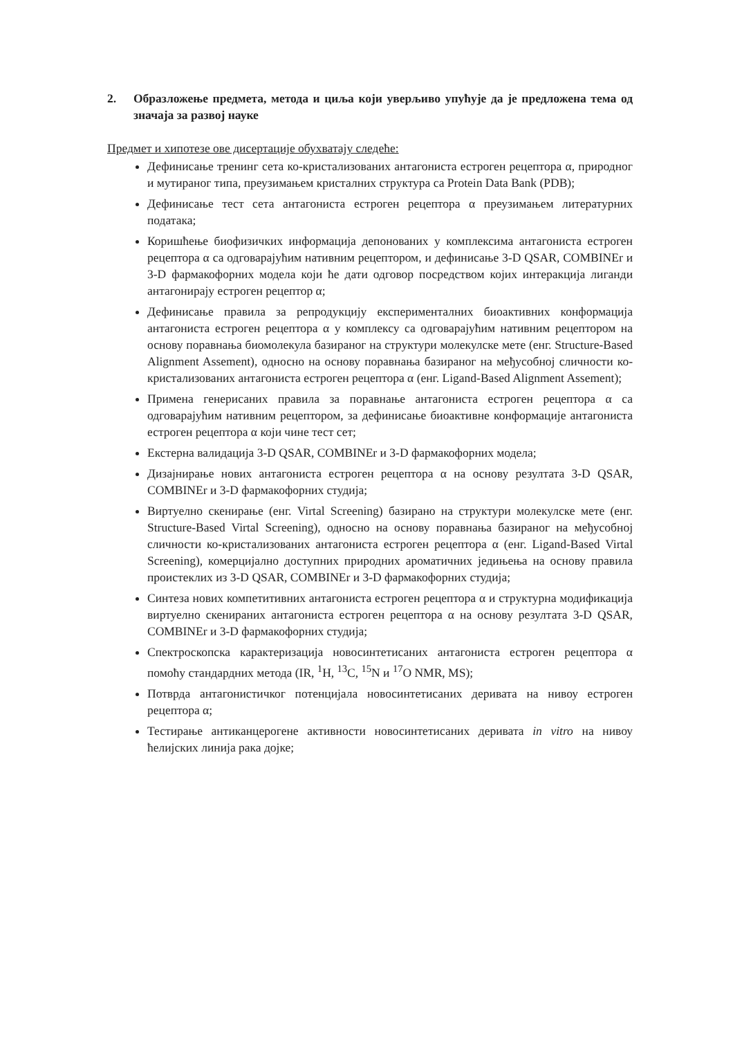2. Образложење предмета, метода и циља који уверљиво упућује да је предложена тема од значаја за развој науке
Предмет и хипотезе ове дисертације обухватају следеће:
Дефинисање тренинг сета ко-кристализованих антагониста естроген рецептора α, природног и мутираног типа, преузимањем кристалних структура са Protein Data Bank (PDB);
Дефинисање тест сета антагониста естроген рецептора α преузимањем литературних података;
Коришћење биофизичких информација депонованих у комплексима антагониста естроген рецептора α са одговарајућим нативним рецептором, и дефинисање 3-D QSAR, COMBINEr и 3-D фармакофорних модела који ће дати одговор посредством којих интеракција лиганди антагонирају естроген рецептор α;
Дефинисање правила за репродукцију експерименталних биоактивних конформација антагониста естроген рецептора α у комплексу са одговарајућим нативним рецептором на основу поравнања биомолекула базираног на структури молекулске мете (енг. Structure-Based Alignment Assement), односно на основу поравнања базираног на међусобној сличности ко-кристализованих антагониста естроген рецептора α (енг. Ligand-Based Alignment Assement);
Примена генерисаних правила за поравнање антагониста естроген рецептора α са одговарајућим нативним рецептором, за дефинисање биоактивне конформације антагониста естроген рецептора α који чине тест сет;
Екстерна валидација 3-D QSAR, COMBINEr и 3-D фармакофорних модела;
Дизајнирање нових антагониста естроген рецептора α на основу резултата 3-D QSAR, COMBINEr и 3-D фармакофорних студија;
Виртуелно скенирање (енг. Virtal Screening) базирано на структури молекулске мете (енг. Structure-Based Virtal Screening), односно на основу поравнања базираног на међусобној сличности ко-кристализованих антагониста естроген рецептора α (енг. Ligand-Based Virtal Screening), комерцијално доступних природних ароматичних једињења на основу правила проистеклих из 3-D QSAR, COMBINEr и 3-D фармакофорних студија;
Синтеза нових компетитивних антагониста естроген рецептора α и структурна модификација виртуелно скенираних антагониста естроген рецептора α на основу резултата 3-D QSAR, COMBINEr и 3-D фармакофорних студија;
Спектроскопска карактеризација новосинтетисаних антагониста естроген рецептора α помоћу стандардних метода (IR, <sup>1</sup>H, <sup>13</sup>C, <sup>15</sup>N и <sup>17</sup>O NMR, MS);
Потврда антагонистичког потенцијала новосинтетисаних деривата на нивоу естроген рецептора α;
Тестирање антиканцерогене активности новосинтетисаних деривата in vitro на нивоу ћелијских линија рака дојке;